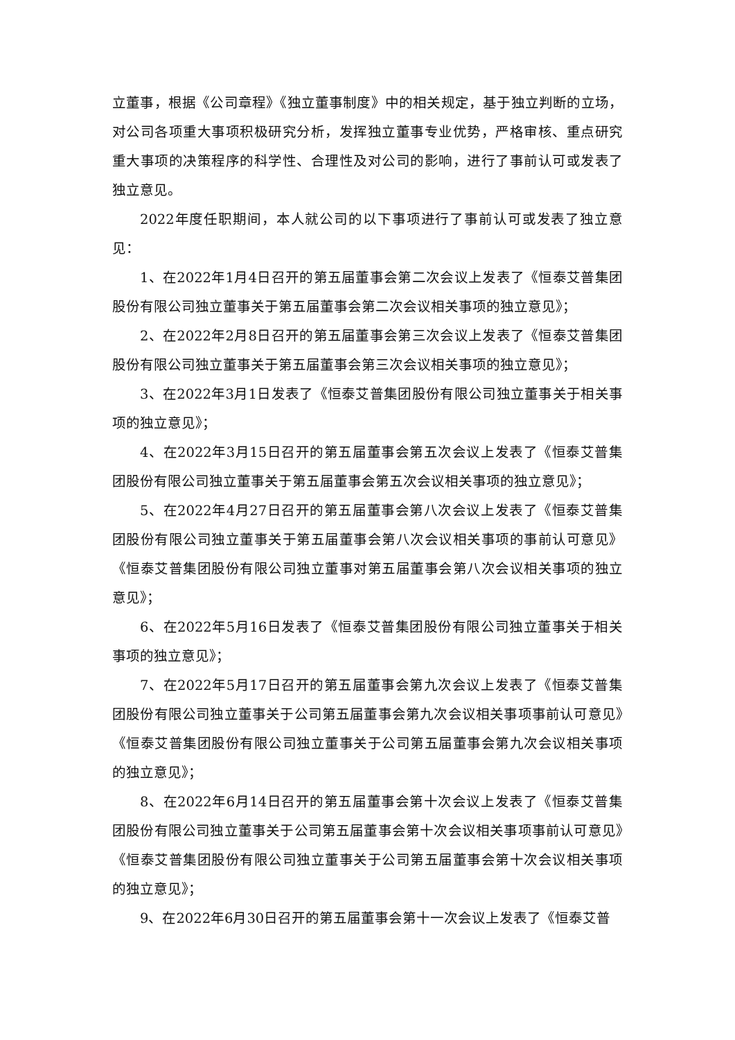立董事，根据《公司章程》《独立董事制度》中的相关规定，基于独立判断的立场，对公司各项重大事项积极研究分析，发挥独立董事专业优势，严格审核、重点研究重大事项的决策程序的科学性、合理性及对公司的影响，进行了事前认可或发表了独立意见。
2022年度任职期间，本人就公司的以下事项进行了事前认可或发表了独立意见：
1、在2022年1月4日召开的第五届董事会第二次会议上发表了《恒泰艾普集团股份有限公司独立董事关于第五届董事会第二次会议相关事项的独立意见》；
2、在2022年2月8日召开的第五届董事会第三次会议上发表了《恒泰艾普集团股份有限公司独立董事关于第五届董事会第三次会议相关事项的独立意见》；
3、在2022年3月1日发表了《恒泰艾普集团股份有限公司独立董事关于相关事项的独立意见》；
4、在2022年3月15日召开的第五届董事会第五次会议上发表了《恒泰艾普集团股份有限公司独立董事关于第五届董事会第五次会议相关事项的独立意见》；
5、在2022年4月27日召开的第五届董事会第八次会议上发表了《恒泰艾普集团股份有限公司独立董事关于第五届董事会第八次会议相关事项的事前认可意见》《恒泰艾普集团股份有限公司独立董事对第五届董事会第八次会议相关事项的独立意见》；
6、在2022年5月16日发表了《恒泰艾普集团股份有限公司独立董事关于相关事项的独立意见》；
7、在2022年5月17日召开的第五届董事会第九次会议上发表了《恒泰艾普集团股份有限公司独立董事关于公司第五届董事会第九次会议相关事项事前认可意见》《恒泰艾普集团股份有限公司独立董事关于公司第五届董事会第九次会议相关事项的独立意见》；
8、在2022年6月14日召开的第五届董事会第十次会议上发表了《恒泰艾普集团股份有限公司独立董事关于公司第五届董事会第十次会议相关事项事前认可意见》《恒泰艾普集团股份有限公司独立董事关于公司第五届董事会第十次会议相关事项的独立意见》；
9、在2022年6月30日召开的第五届董事会第十一次会议上发表了《恒泰艾普